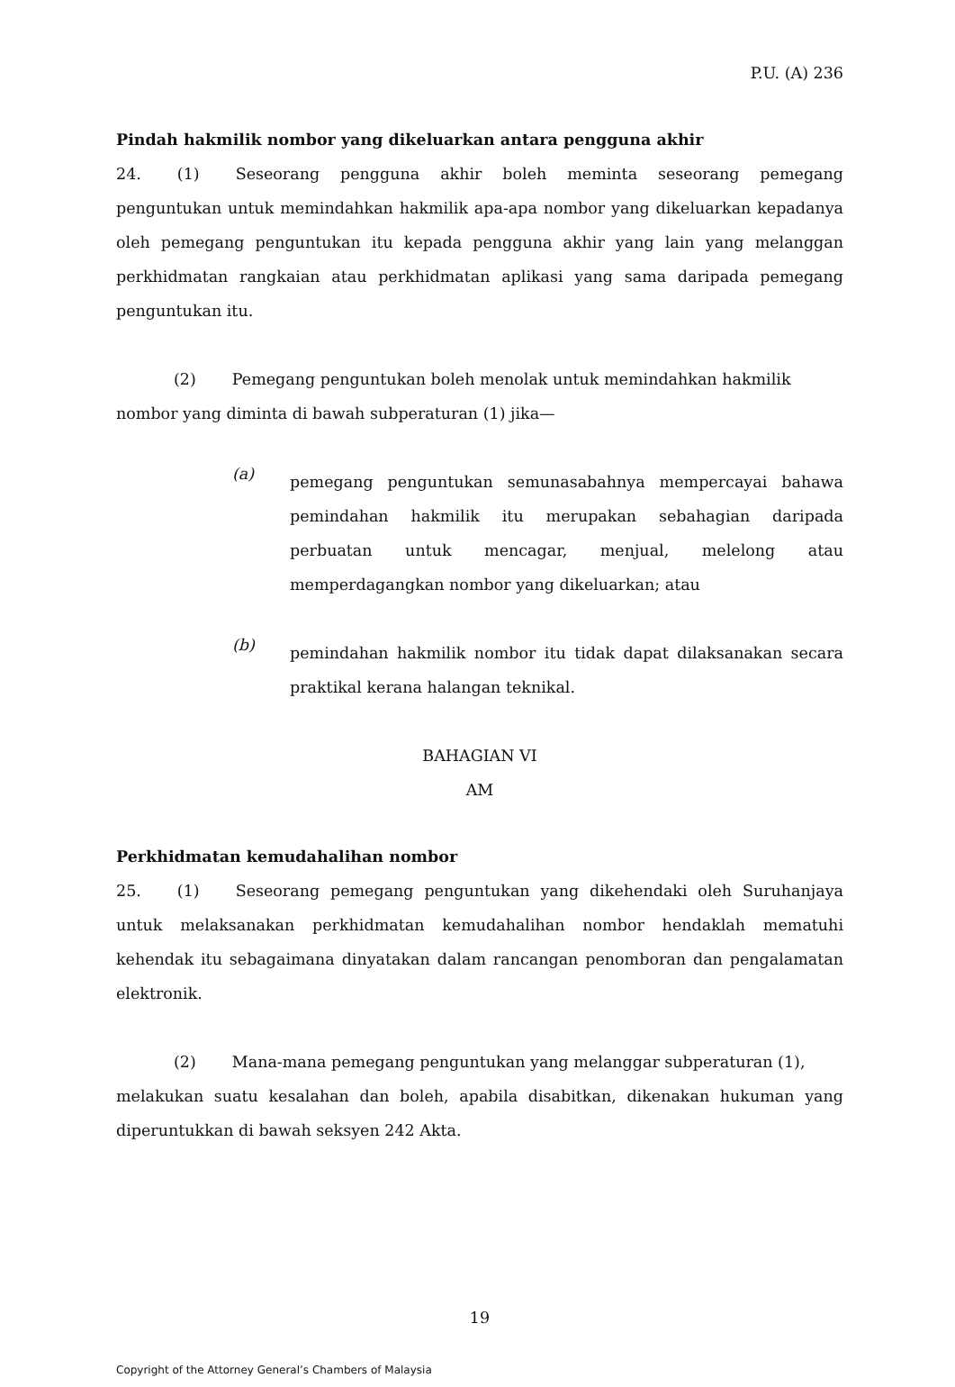P.U. (A) 236
Pindah hakmilik nombor yang dikeluarkan antara pengguna akhir
24. (1) Seseorang pengguna akhir boleh meminta seseorang pemegang penguntukan untuk memindahkan hakmilik apa-apa nombor yang dikeluarkan kepadanya oleh pemegang penguntukan itu kepada pengguna akhir yang lain yang melanggan perkhidmatan rangkaian atau perkhidmatan aplikasi yang sama daripada pemegang penguntukan itu.
(2) Pemegang penguntukan boleh menolak untuk memindahkan hakmilik
nombor yang diminta di bawah subperaturan (1) jika—
(a)
pemegang penguntukan semunasabahnya mempercayai bahawa pemindahan hakmilik itu merupakan sebahagian daripada perbuatan untuk mencagar, menjual, melelong atau memperdagangkan nombor yang dikeluarkan; atau
(b)
pemindahan hakmilik nombor itu tidak dapat dilaksanakan secara praktikal kerana halangan teknikal.
BAHAGIAN VI
AM
Perkhidmatan kemudahalihan nombor
25. (1) Seseorang pemegang penguntukan yang dikehendaki oleh Suruhanjaya untuk melaksanakan perkhidmatan kemudahalihan nombor hendaklah mematuhi kehendak itu sebagaimana dinyatakan dalam rancangan penomboran dan pengalamatan elektronik.
(2) Mana-mana pemegang penguntukan yang melanggar subperaturan (1),
melakukan suatu kesalahan dan boleh, apabila disabitkan, dikenakan hukuman yang diperuntukkan di bawah seksyen 242 Akta.
19
Copyright of the Attorney General’s Chambers of Malaysia